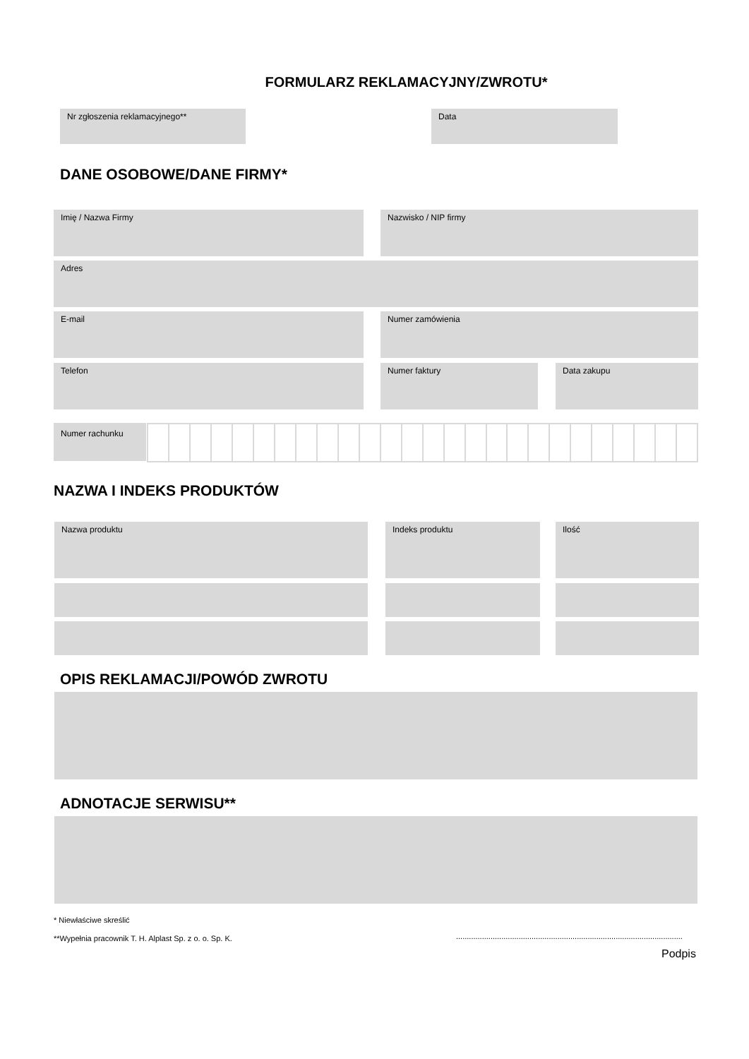FORMULARZ REKLAMACYJNY/ZWROTU*
Nr zgłoszenia reklamacyjnego** Data
DANE OSOBOWE/DANE FIRMY*
Imię / Nazwa Firmy Nazwisko / NIP firmy
Adres
E-mail Numer zamówienia
Telefon Numer faktury Data zakupu
Numer rachunku
NAZWA I INDEKS PRODUKTÓW
Nazwa produktu Indeks produktu Ilość
OPIS REKLAMACJI/POWÓD ZWROTU
ADNOTACJE SERWISU**
* Niewłaściwe skreślić
**Wypełnia pracownik T. H. Alplast Sp. z o. o. Sp. K.
.........................................................................................................
Podpis